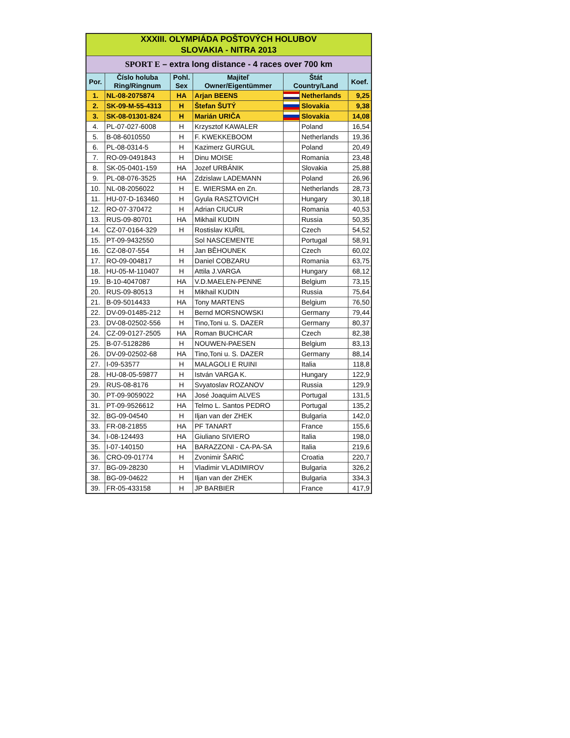| XXXIII. OLYMPIÁDA POŠTOVÝCH HOLUBOV SLOVAKIA - NITRA 2013 | | | | | | |
| SPORT E – extra long distance - 4 races over 700 km | | | | | | |
| Por. | Číslo holuba Ring/Ringnum | Pohl. Sex | Majiteľ Owner/Eigentümmer | Štát Country/Land | | Koef. |
| 1. | NL-08-2075874 | HA | Arjan BEENS | | Netherlands | 9,25 |
| 2. | SK-09-M-55-4313 | H | Štefan ŠUTÝ | | Slovakia | 9,38 |
| 3. | SK-08-01301-824 | H | Marián URIČA | | Slovakia | 14,08 |
| 4. | PL-07-027-6008 | H | Krzysztof KAWALER | | Poland | 16,54 |
| 5. | B-08-6010550 | H | F. KWEKKEBOOM | | Netherlands | 19,36 |
| 6. | PL-08-0314-5 | H | Kazimerz GURGUL | | Poland | 20,49 |
| 7. | RO-09-0491843 | H | Dinu MOISE | | Romania | 23,48 |
| 8. | SK-05-0401-159 | HA | Jozef URBÁNIK | | Slovakia | 25,88 |
| 9. | PL-08-076-3525 | HA | Zdzislaw LADEMANN | | Poland | 26,96 |
| 10. | NL-08-2056022 | H | E. WIERSMA en Zn. | | Netherlands | 28,73 |
| 11. | HU-07-D-163460 | H | Gyula RASZTOVICH | | Hungary | 30,18 |
| 12. | RO-07-370472 | H | Adrian CIUCUR | | Romania | 40,53 |
| 13. | RUS-09-80701 | HA | Mikhail KUDIN | | Russia | 50,35 |
| 14. | CZ-07-0164-329 | H | Rostislav KUŘIL | | Czech | 54,52 |
| 15. | PT-09-9432550 | | Sol NASCEMENTE | | Portugal | 58,91 |
| 16. | CZ-08-07-554 | H | Jan BĚHOUNEK | | Czech | 60,02 |
| 17. | RO-09-004817 | H | Daniel COBZARU | | Romania | 63,75 |
| 18. | HU-05-M-110407 | H | Attila J.VARGA | | Hungary | 68,12 |
| 19. | B-10-4047087 | HA | V.D.MAELEN-PENNE | | Belgium | 73,15 |
| 20. | RUS-09-80513 | H | Mikhail KUDIN | | Russia | 75,64 |
| 21. | B-09-5014433 | HA | Tony MARTENS | | Belgium | 76,50 |
| 22. | DV-09-01485-212 | H | Bernd MORSNOWSKI | | Germany | 79,44 |
| 23. | DV-08-02502-556 | H | Tino,Toni u. S. DAZER | | Germany | 80,37 |
| 24. | CZ-09-0127-2505 | HA | Roman BUCHCAR | | Czech | 82,38 |
| 25. | B-07-5128286 | H | NOUWEN-PAESEN | | Belgium | 83,13 |
| 26. | DV-09-02502-68 | HA | Tino,Toni u. S. DAZER | | Germany | 88,14 |
| 27. | I-09-53577 | H | MALAGOLI E RUINI | | Italia | 118,8 |
| 28. | HU-08-05-59877 | H | István VARGA K. | | Hungary | 122,9 |
| 29. | RUS-08-8176 | H | Svyatoslav ROZANOV | | Russia | 129,9 |
| 30. | PT-09-9059022 | HA | José Joaquim ALVES | | Portugal | 131,5 |
| 31. | PT-09-9526612 | HA | Telmo L. Santos PEDRO | | Portugal | 135,2 |
| 32. | BG-09-04540 | H | Iljan van der ZHEK | | Bulgaria | 142,0 |
| 33. | FR-08-21855 | HA | PF TANART | | France | 155,6 |
| 34. | I-08-124493 | HA | Giuliano SIVIERO | | Italia | 198,0 |
| 35. | I-07-140150 | HA | BARAZZONI - CA-PA-SA | | Italia | 219,6 |
| 36. | CRO-09-01774 | H | Zvonimir ŠARIĆ | | Croatia | 220,7 |
| 37. | BG-09-28230 | H | Vladimir VLADIMIROV | | Bulgaria | 326,2 |
| 38. | BG-09-04622 | H | Iljan van der ZHEK | | Bulgaria | 334,3 |
| 39. | FR-05-433158 | H | JP BARBIER | | France | 417,9 |